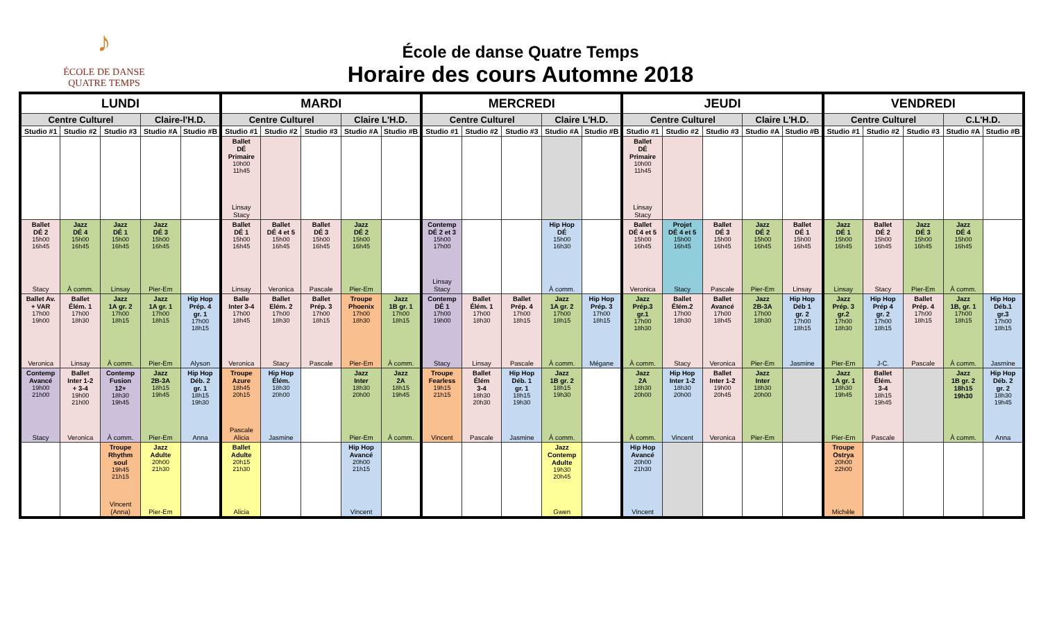♪
ÉCOLE DE DANSE
QUATRE TEMPS
École de danse Quatre Temps
Horaire des cours Automne 2018
| LUNDI | | | | | MARDI | | | | | MERCREDI | | | | | JEUDI | | | | | VENDREDI | | | | |
| --- | --- | --- | --- | --- | --- | --- | --- | --- | --- | --- | --- | --- | --- | --- | --- | --- | --- | --- | --- | --- | --- | --- | --- | --- |
| Centre Culturel | | | Claire-l'H.D. | | Centre Culturel | | | Claire L'H.D. | | Centre Culturel | | | Claire L'H.D. | | Centre Culturel | | | Claire L'H.D. | | Centre Culturel | | | C.L'H.D. | |
| Studio #1 | Studio #2 | Studio #3 | Studio #A | Studio #B | Studio #1 | Studio #2 | Studio #3 | Studio #A | Studio #B | Studio #1 | Studio #2 | Studio #3 | Studio #A | Studio #B | Studio #1 | Studio #2 | Studio #3 | Studio #A | Studio #B | Studio #1 | Studio #2 | Studio #3 | Studio #A | Studio #B |
| | | | | | Ballet DÉ Primaire 10h00 11h45 Linsay Stacy | | | | | | | | | | Ballet DÉ Primaire 10h00 11h45 Linsay Stacy | | | | | | | | | |
| Ballet DÉ 2 15h00 16h45 Stacy | Jazz DÉ 4 15h00 16h45 À comm. | Jazz DÉ 1 15h00 16h45 Linsay | Jazz DÉ 3 15h00 16h45 Pier-Em | | Ballet DÉ 1 15h00 16h45 Linsay | Ballet DÉ 4 et 5 15h00 16h45 Veronica | Ballet DÉ 3 15h00 16h45 Pascale | Jazz DÉ 2 15h00 16h45 Pier-Em | | Contemp DÉ 2 et 3 15h00 17h00 Linsay Stacy | | | Hip Hop DÉ 15h00 16h30 À comm. | | Ballet DÉ 4 et 5 15h00 16h45 Veronica | Projet DÉ 4 et 5 15h00 16h45 Stacy | Ballet DÉ 3 15h00 16h45 Pascale | Jazz DÉ 2 15h00 16h45 Pier-Em | Ballet DÉ 1 15h00 16h45 Linsay | Jazz DÉ 1 15h00 16h45 Linsay | Ballet DÉ 2 15h00 16h45 Stacy | Jazz DÉ 3 15h00 16h45 Pier-Em | Jazz DÉ 4 15h00 16h45 À comm. | |
| Ballet Av. + VAR 17h00 19h00 Veronica | Ballet Élém. 1 17h00 18h30 Linsay | Jazz 1A gr. 2 17h00 18h15 À comm. | Jazz 1A gr. 1 17h00 18h15 Pier-Em | Hip Hop Prép. 4 gr. 1 17h00 18h15 Alyson | Balle Inter 3-4 17h00 18h45 Veronica | Ballet Elém. 2 17h00 18h30 Stacy | Ballet Prép. 3 17h00 18h15 Pascale | Troupe Phoenix 17h00 18h30 Pier-Em | Jazz 1B gr. 1 17h00 18h15 À comm. | Contemp DÉ 1 17h00 19h00 Stacy | Ballet Élém. 1 17h00 18h30 Linsay | Ballet Prép. 4 17h00 18h15 Pascale | Jazz 1A gr. 2 17h00 18h15 À comm. | Hip Hop Prép. 3 17h00 18h15 Mégane | Jazz Prép.3 gr.1 17h00 18h30 À comm. | Ballet Élém.2 17h00 18h30 Stacy | Ballet Avancé 17h00 18h45 Veronica | Jazz 2B-3A 17h00 18h30 Pier-Em | Hip Hop Déb 1 gr. 2 17h00 18h15 Jasmine | Jazz Prép. 3 gr.2 17h00 18h30 Pier-Em | Hip Hop Prép 4 gr. 2 17h00 18h15 J-C. | Ballet Prép. 4 17h00 18h15 Pascale | Jazz 1B, gr. 1 17h00 18h15 À comm. | Hip Hop Déb.1 gr.3 17h00 18h15 Jasmine |
| Contemp Avancé 19h00 21h00 Stacy | Ballet Inter 1-2 + 3-4 19h00 21h00 Veronica | Contemp Fusion 12+ 18h30 19h45 À comm. | Jazz 2B-3A 18h15 19h45 Pier-Em | Hip Hop Déb. 2 gr. 1 18h15 19h30 Anna | Troupe Azure 18h45 20h15 Pascale Alicia | Hip Hop Élém. 18h30 20h00 Jasmine | | Jazz Inter 18h30 20h00 Pier-Em | Jazz 2A 18h15 19h45 À comm. | Troupe Fearless 19h15 21h15 Vincent | Ballet Élém 3-4 18h30 20h30 Pascale | Hip Hop Déb. 1 gr. 1 18h15 19h30 Jasmine | Jazz 1B gr. 2 18h15 19h30 À comm. | | Jazz 2A 18h30 20h00 À comm. | Hip Hop Inter 1-2 18h30 20h00 Vincent | Ballet Inter 1-2 19h00 20h45 Veronica | Jazz Inter 18h30 20h00 Pier-Em | | Jazz 1A gr. 1 18h30 19h45 Pier-Em | Ballet Élém. 3-4 18h15 19h45 Pascale | | Jazz 1B gr. 2 18h15 19h30 À comm. | Hip Hop Déb. 2 gr. 2 18h30 19h45 Anna |
| | | Troupe Rhythm soul 19h45 21h15 Vincent (Anna) | Jazz Adulte 20h00 21h30 Pier-Em | | Ballet Adulte 20h15 21h30 Alicia | | | Hip Hop Avancé 20h00 21h15 Vincent | | | | | Jazz Contemp Adulte 19h30 20h45 Gwen | | Hip Hop Avancé 20h00 21h30 Vincent | | | | | Troupe Ostrya 20h00 22h00 Michèle | | | | |